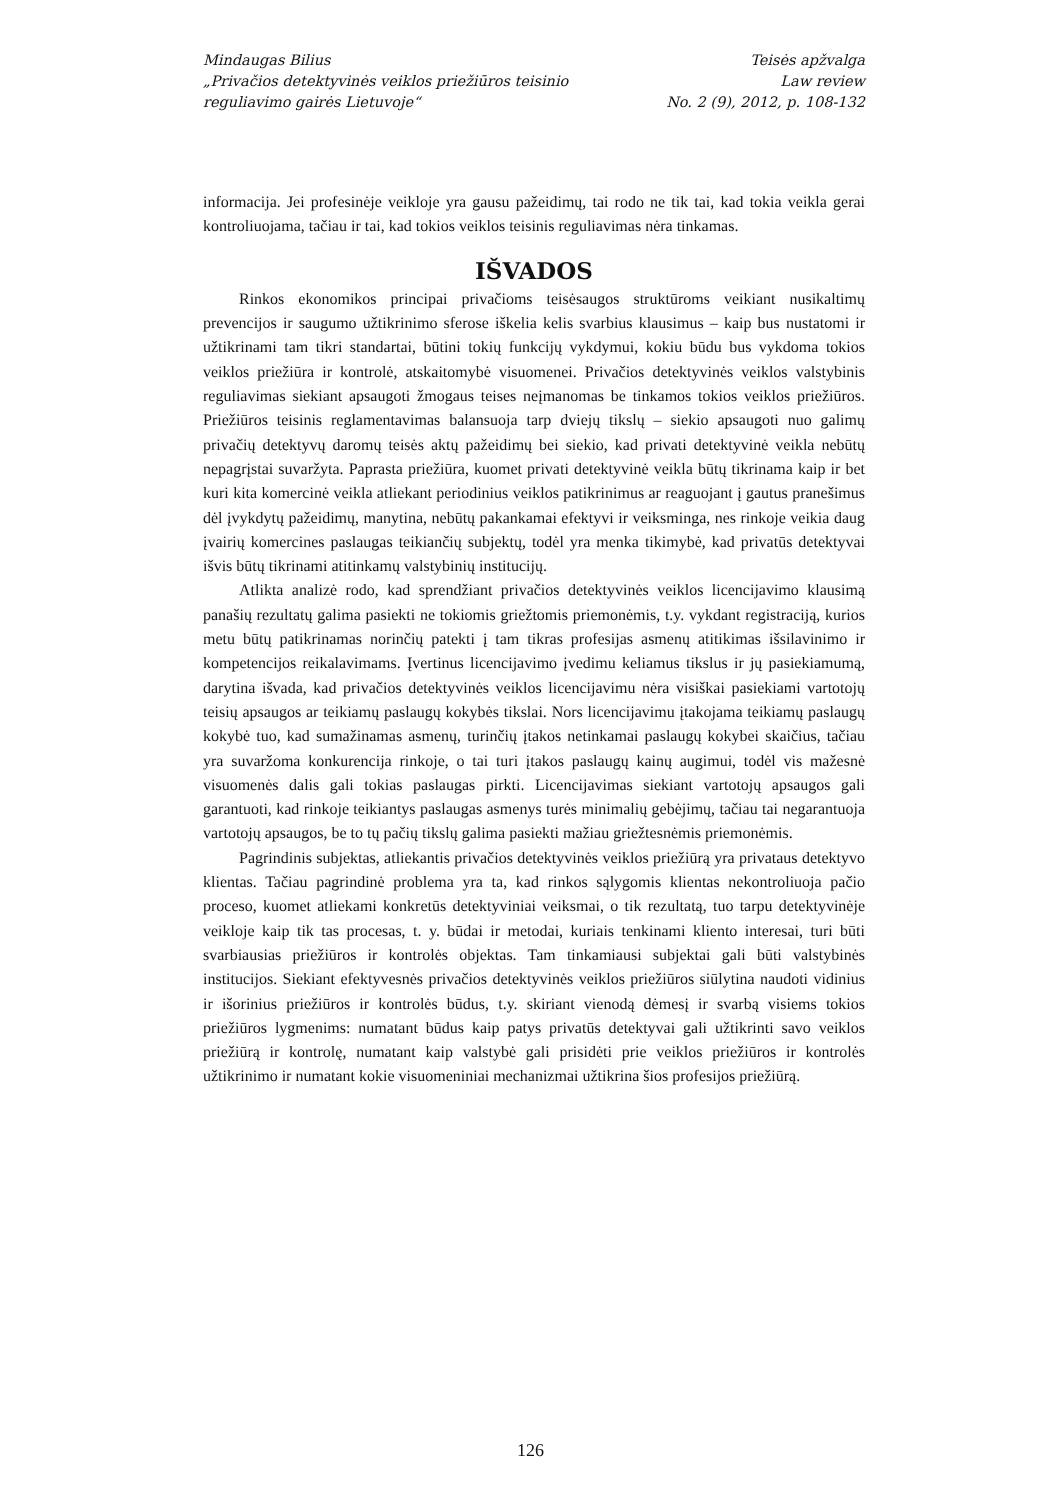Mindaugas Bilius
„Privačios detektyvinės veiklos priežiūros teisinio
reguliavimo gairės Lietuvoje“
Teisės apžvalga
Law review
No. 2 (9), 2012, p. 108-132
informacija. Jei profesinėje veikloje yra gausu pažeidimų, tai rodo ne tik tai, kad tokia veikla gerai kontroliuojama, tačiau ir tai, kad tokios veiklos teisinis reguliavimas nėra tinkamas.
IŠVADOS
Rinkos ekonomikos principai privačioms teisėsaugos struktūroms veikiant nusikaltimų prevencijos ir saugumo užtikrinimo sferose iškelia kelis svarbius klausimus – kaip bus nustatomi ir užtikrinami tam tikri standartai, būtini tokių funkcijų vykdymui, kokiu būdu bus vykdoma tokios veiklos priežiūra ir kontrolė, atskaitomybė visuomenei. Privačios detektyvinės veiklos valstybinis reguliavimas siekiant apsaugoti žmogaus teises neįmanomas be tinkamos tokios veiklos priežiūros. Priežiūros teisinis reglamentavimas balansuoja tarp dviejų tikslų – siekio apsaugoti nuo galimų privačių detektyvų daromų teisės aktų pažeidimų bei siekio, kad privati detektyvinė veikla nebūtų nepagrįstai suvaržyta. Paprasta priežiūra, kuomet privati detektyvinė veikla būtų tikrinama kaip ir bet kuri kita komercinė veikla atliekant periodinius veiklos patikrinimus ar reaguojant į gautus pranešimus dėl įvykdytų pažeidimų, manytina, nebūtų pakankamai efektyvi ir veiksminga, nes rinkoje veikia daug įvairių komercines paslaugas teikiančių subjektų, todėl yra menka tikimybė, kad privatūs detektyvai išvis būtų tikrinami atitinkamų valstybinių institucijų.
Atlikta analizė rodo, kad sprendžiant privačios detektyvinės veiklos licencijavimo klausimą panašių rezultatų galima pasiekti ne tokiomis griežtomis priemonėmis, t.y. vykdant registraciją, kurios metu būtų patikrinamas norinčių patekti į tam tikras profesijas asmenų atitikimas išsilavinimo ir kompetencijos reikalavimams. Įvertinus licencijavimo įvedimu keliamus tikslus ir jų pasiekiamumą, darytina išvada, kad privačios detektyvinės veiklos licencijavimu nėra visiškai pasiekiami vartotojų teisių apsaugos ar teikiamų paslaugų kokybės tikslai. Nors licencijavimu įtakojama teikiamų paslaugų kokybė tuo, kad sumažinamas asmenų, turinčių įtakos netinkamai paslaugų kokybei skaičius, tačiau yra suvaržoma konkurencija rinkoje, o tai turi įtakos paslaugų kainų augimui, todėl vis mažesnė visuomenės dalis gali tokias paslaugas pirkti. Licencijavimas siekiant vartotojų apsaugos gali garantuoti, kad rinkoje teikiantys paslaugas asmenys turės minimalių gebėjimų, tačiau tai negarantuoja vartotojų apsaugos, be to tų pačių tikslų galima pasiekti mažiau griežtesnėmis priemonėmis.
Pagrindinis subjektas, atliekantis privačios detektyvinės veiklos priežiūrą yra privataus detektyvo klientas. Tačiau pagrindinė problema yra ta, kad rinkos sąlygomis klientas nekontroliuoja pačio proceso, kuomet atliekami konkretūs detektyviniai veiksmai, o tik rezultatą, tuo tarpu detektyvinėje veikloje kaip tik tas procesas, t. y. būdai ir metodai, kuriais tenkinami kliento interesai, turi būti svarbiausias priežiūros ir kontrolės objektas. Tam tinkamiausi subjektai gali būti valstybinės institucijos. Siekiant efektyvesnės privačios detektyvinės veiklos priežiūros siūlytina naudoti vidinius ir išorinius priežiūros ir kontrolės būdus, t.y. skiriant vienodą dėmesį ir svarbą visiems tokios priežiūros lygmenims: numatant būdus kaip patys privatūs detektyvai gali užtikrinti savo veiklos priežiūrą ir kontrolę, numatant kaip valstybė gali prisidėti prie veiklos priežiūros ir kontrolės užtikrinimo ir numatant kokie visuomeniniai mechanizmai užtikrina šios profesijos priežiūrą.
126